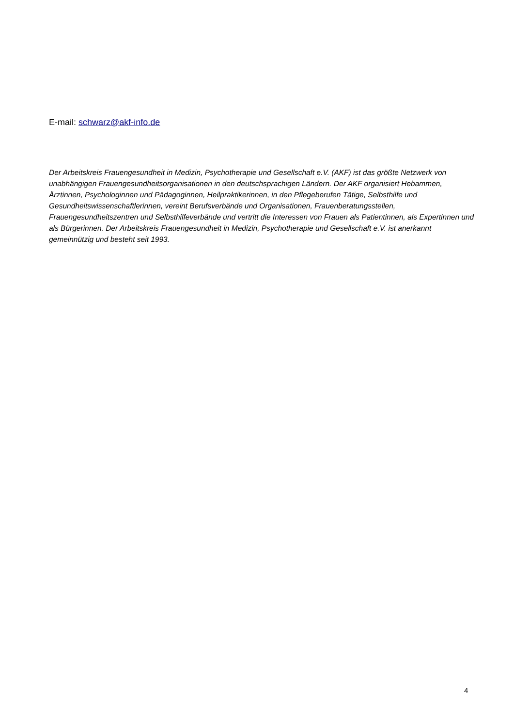E-mail: schwarz@akf-info.de
Der Arbeitskreis Frauengesundheit in Medizin, Psychotherapie und Gesellschaft e.V. (AKF) ist das größte Netzwerk von unabhängigen Frauengesundheitsorganisationen in den deutschsprachigen Ländern. Der AKF organisiert Hebammen, Ärztinnen, Psychologinnen und Pädagoginnen, Heilpraktikerinnen, in den Pflegeberufen Tätige, Selbsthilfe und Gesundheitswissenschaftlerinnen, vereint Berufsverbände und Organisationen, Frauenberatungsstellen, Frauengesundheitszentren und Selbsthilfeverbände und vertritt die Interessen von Frauen als Patientinnen, als Expertinnen und als Bürgerinnen. Der Arbeitskreis Frauengesundheit in Medizin, Psychotherapie und Gesellschaft e.V. ist anerkannt gemeinnützig und besteht seit 1993.
4